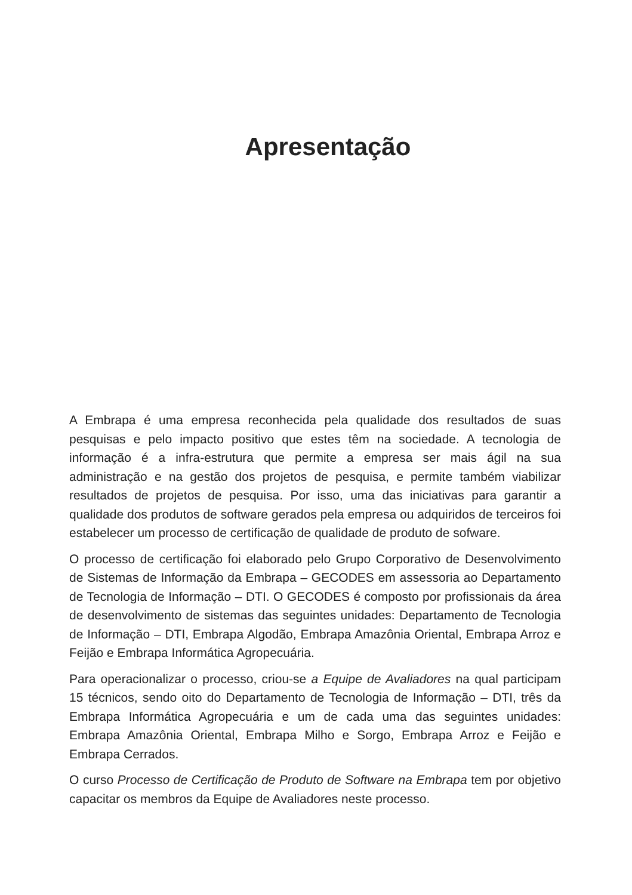Apresentação
A Embrapa é uma empresa reconhecida pela qualidade dos resultados de suas pesquisas e pelo impacto positivo que estes têm na sociedade. A tecnologia de informação é a infra-estrutura que permite a empresa ser mais ágil na sua administração e na gestão dos projetos de pesquisa, e permite também viabilizar resultados de projetos de pesquisa. Por isso, uma das iniciativas para garantir a qualidade dos produtos de software gerados pela empresa ou adquiridos de terceiros foi estabelecer um processo de certificação de qualidade de produto de sofware.
O processo de certificação foi elaborado pelo Grupo Corporativo de Desenvolvimento de Sistemas de Informação da Embrapa – GECODES em assessoria ao Departamento de Tecnologia de Informação – DTI. O GECODES é composto por profissionais da área de desenvolvimento de sistemas das seguintes unidades: Departamento de Tecnologia de Informação – DTI, Embrapa Algodão, Embrapa Amazônia Oriental, Embrapa Arroz e Feijão e Embrapa Informática Agropecuária.
Para operacionalizar o processo, criou-se a Equipe de Avaliadores na qual participam 15 técnicos, sendo oito do Departamento de Tecnologia de Informação – DTI, três da Embrapa Informática Agropecuária e um de cada uma das seguintes unidades: Embrapa Amazônia Oriental, Embrapa Milho e Sorgo, Embrapa Arroz e Feijão e Embrapa Cerrados.
O curso Processo de Certificação de Produto de Software na Embrapa tem por objetivo capacitar os membros da Equipe de Avaliadores neste processo.